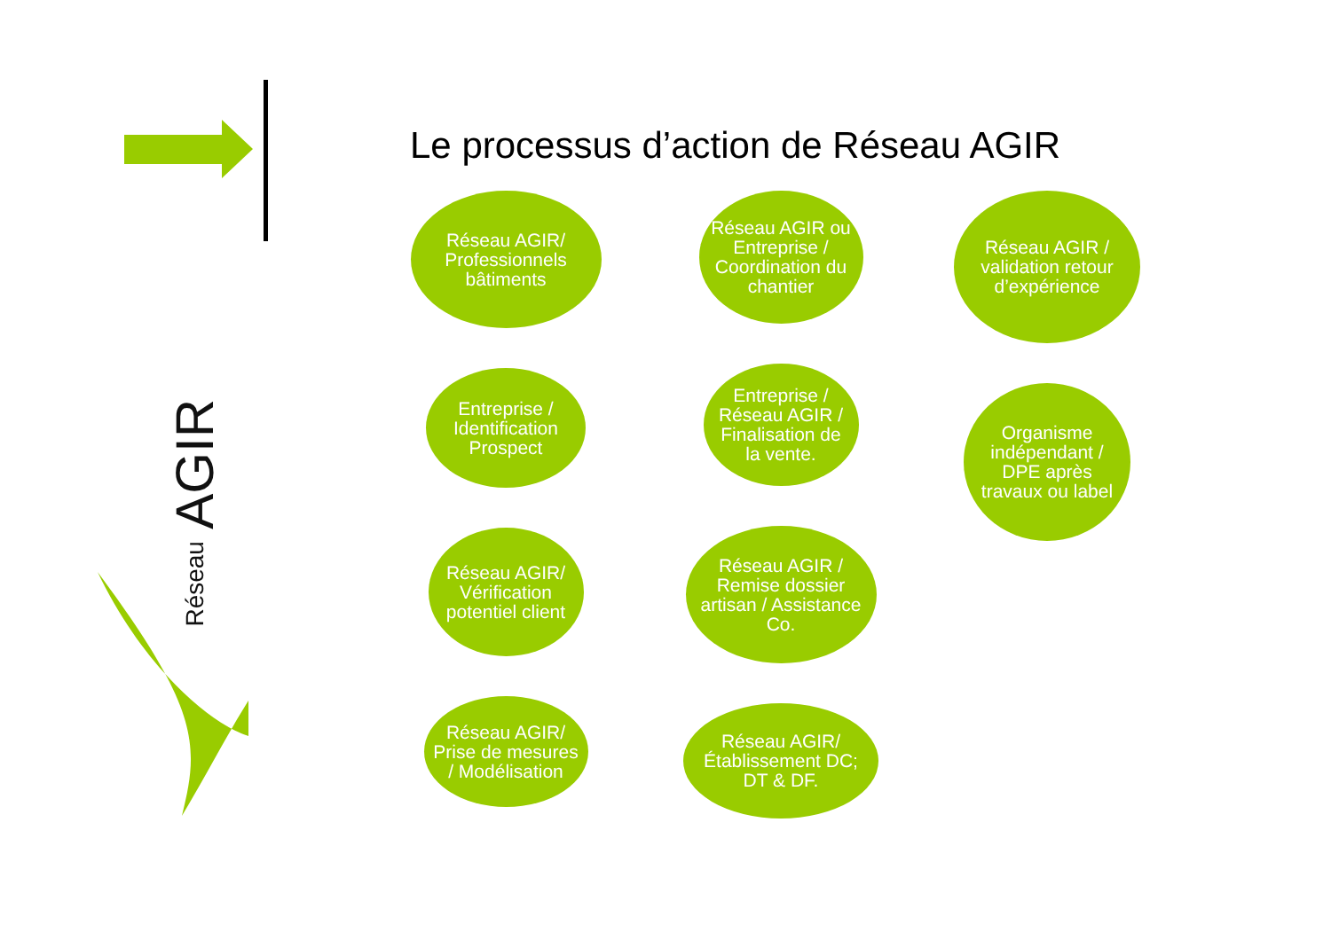Le processus d’action de Réseau AGIR
Réseau AGIR
Réseau AGIR/ Professionnels bâtiments
Entreprise / Identification Prospect
Réseau AGIR/ Vérification potentiel client
Réseau AGIR/ Prise de mesures / Modélisation
Réseau AGIR ou Entreprise / Coordination du chantier
Entreprise / Réseau AGIR / Finalisation de la vente.
Réseau AGIR / Remise dossier artisan / Assistance Co.
Réseau AGIR/ Établissement DC; DT & DF.
Réseau AGIR / validation retour d’expérience
Organisme indépendant / DPE après travaux ou label